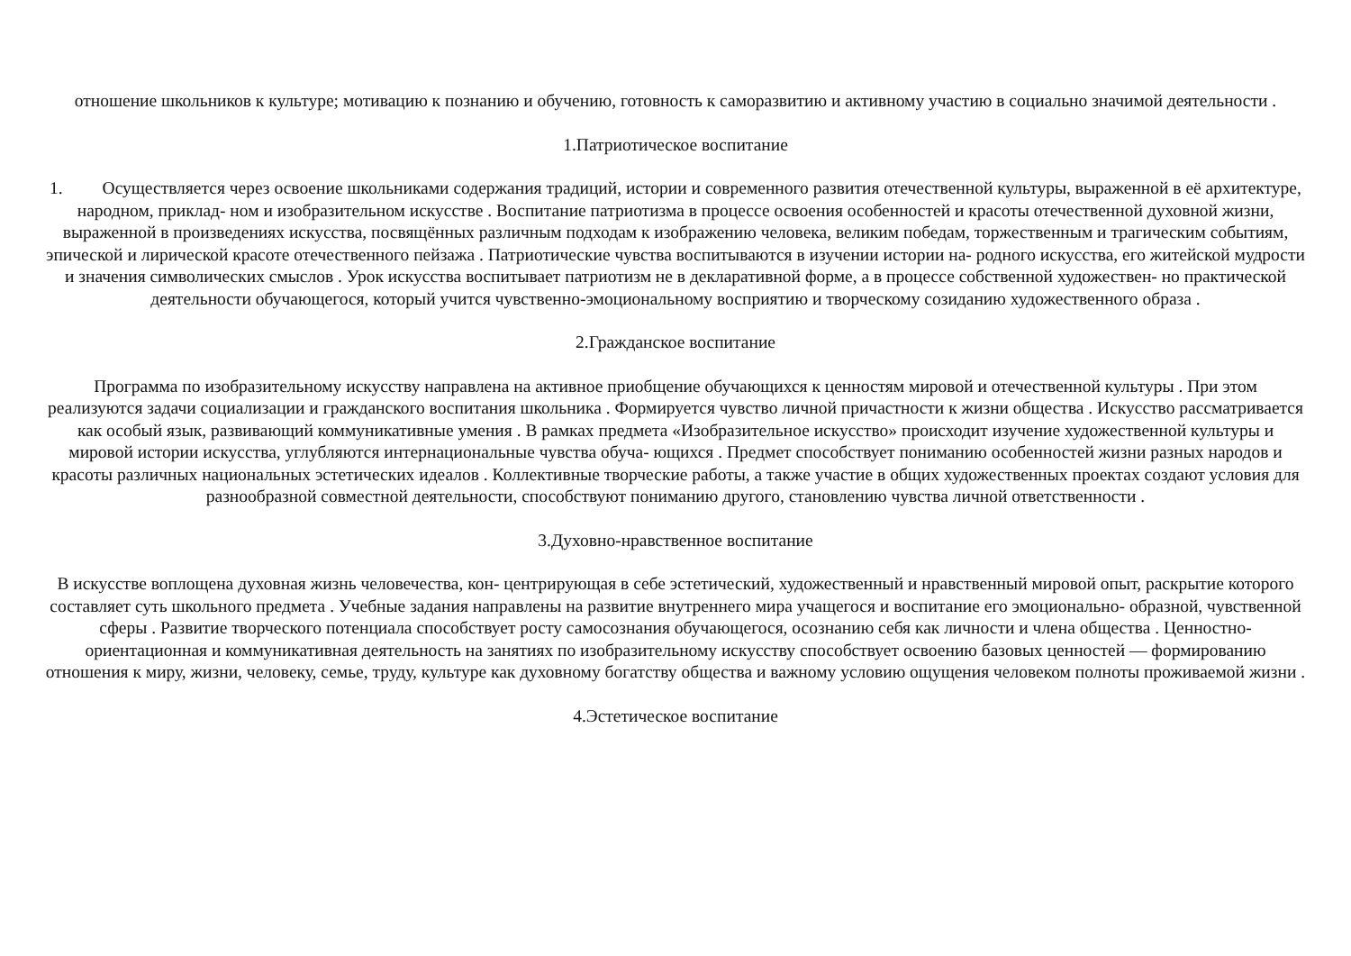отношение школьников к культуре; мотивацию к познанию и обучению, готовность к саморазвитию и активному участию в социально значимой деятельности .
1.Патриотическое воспитание
1. Осуществляется через освоение школьниками содержания традиций, истории и современного развития отечественной культуры, выраженной в её архитектуре, народном, приклад- ном и изобразительном искусстве . Воспитание патриотизма в процессе освоения особенностей и красоты отечественной духовной жизни, выраженной в произведениях искусства, посвящённых различным подходам к изображению человека, великим победам, торжественным и трагическим событиям, эпической и лирической красоте отечественного пейзажа . Патриотические чувства воспитываются в изучении истории на- родного искусства, его житейской мудрости и значения символических смыслов . Урок искусства воспитывает патриотизм не в декларативной форме, а в процессе собственной художествен- но практической деятельности обучающегося, который учится чувственно-эмоциональному восприятию и творческому созиданию художественного образа .
2.Гражданское воспитание
Программа по изобразительному искусству направлена на активное приобщение обучающихся к ценностям мировой и отечественной культуры . При этом реализуются задачи социализации и гражданского воспитания школьника . Формируется чувство личной причастности к жизни общества . Искусство рассматривается как особый язык, развивающий коммуникативные умения . В рамках предмета «Изобразительное искусство» происходит изучение художественной культуры и мировой истории искусства, углубляются интернациональные чувства обуча- ющихся . Предмет способствует пониманию особенностей жизни разных народов и красоты различных национальных эстетических идеалов . Коллективные творческие работы, а также участие в общих художественных проектах создают условия для разнообразной совместной деятельности, способствуют пониманию другого, становлению чувства личной ответственности .
3.Духовно-нравственное воспитание
В искусстве воплощена духовная жизнь человечества, кон- центрирующая в себе эстетический, художественный и нравственный мировой опыт, раскрытие которого составляет суть школьного предмета . Учебные задания направлены на развитие внутреннего мира учащегося и воспитание его эмоционально- образной, чувственной сферы . Развитие творческого потенциала способствует росту самосознания обучающегося, осознанию себя как личности и члена общества . Ценностно-ориентационная и коммуникативная деятельность на занятиях по изобразительному искусству способствует освоению базовых ценностей — формированию отношения к миру, жизни, человеку, семье, труду, культуре как духовному богатству общества и важному условию ощущения человеком полноты проживаемой жизни .
4.Эстетическое воспитание